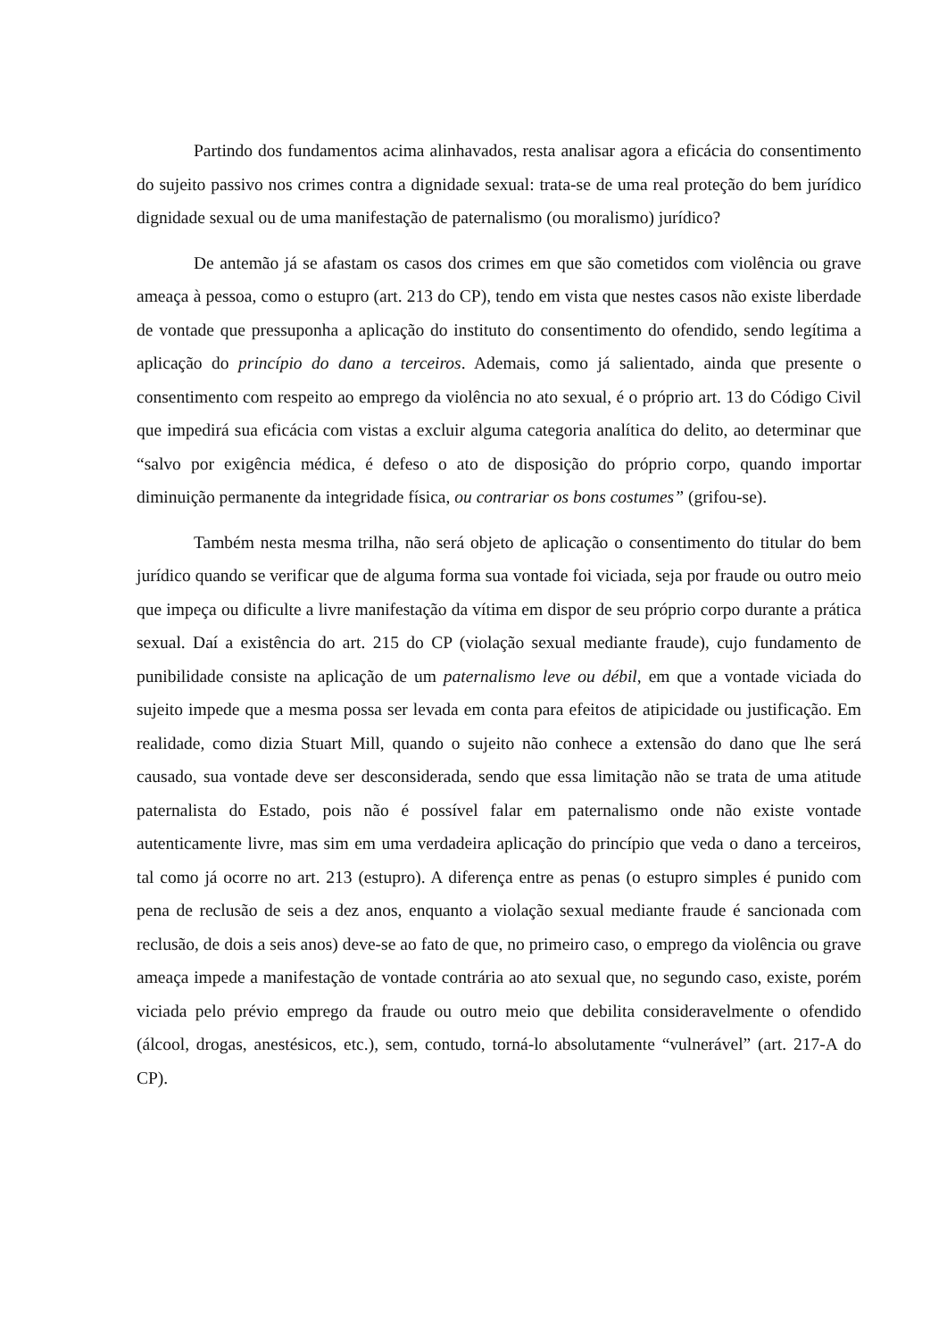Partindo dos fundamentos acima alinhavados, resta analisar agora a eficácia do consentimento do sujeito passivo nos crimes contra a dignidade sexual: trata-se de uma real proteção do bem jurídico dignidade sexual ou de uma manifestação de paternalismo (ou moralismo) jurídico?
De antemão já se afastam os casos dos crimes em que são cometidos com violência ou grave ameaça à pessoa, como o estupro (art. 213 do CP), tendo em vista que nestes casos não existe liberdade de vontade que pressuponha a aplicação do instituto do consentimento do ofendido, sendo legítima a aplicação do princípio do dano a terceiros. Ademais, como já salientado, ainda que presente o consentimento com respeito ao emprego da violência no ato sexual, é o próprio art. 13 do Código Civil que impedirá sua eficácia com vistas a excluir alguma categoria analítica do delito, ao determinar que “salvo por exigência médica, é defeso o ato de disposição do próprio corpo, quando importar diminuição permanente da integridade física, ou contrariar os bons costumes” (grifou-se).
Também nesta mesma trilha, não será objeto de aplicação o consentimento do titular do bem jurídico quando se verificar que de alguma forma sua vontade foi viciada, seja por fraude ou outro meio que impeça ou dificulte a livre manifestação da vítima em dispor de seu próprio corpo durante a prática sexual. Daí a existência do art. 215 do CP (violação sexual mediante fraude), cujo fundamento de punibilidade consiste na aplicação de um paternalismo leve ou débil, em que a vontade viciada do sujeito impede que a mesma possa ser levada em conta para efeitos de atipicidade ou justificação. Em realidade, como dizia Stuart Mill, quando o sujeito não conhece a extensão do dano que lhe será causado, sua vontade deve ser desconsiderada, sendo que essa limitação não se trata de uma atitude paternalista do Estado, pois não é possível falar em paternalismo onde não existe vontade autenticamente livre, mas sim em uma verdadeira aplicação do princípio que veda o dano a terceiros, tal como já ocorre no art. 213 (estupro). A diferença entre as penas (o estupro simples é punido com pena de reclusão de seis a dez anos, enquanto a violação sexual mediante fraude é sancionada com reclusão, de dois a seis anos) deve-se ao fato de que, no primeiro caso, o emprego da violência ou grave ameaça impede a manifestação de vontade contrária ao ato sexual que, no segundo caso, existe, porém viciada pelo prévio emprego da fraude ou outro meio que debilita consideravelmente o ofendido (álcool, drogas, anestésicos, etc.), sem, contudo, torná-lo absolutamente “vulnerável” (art. 217-A do CP).